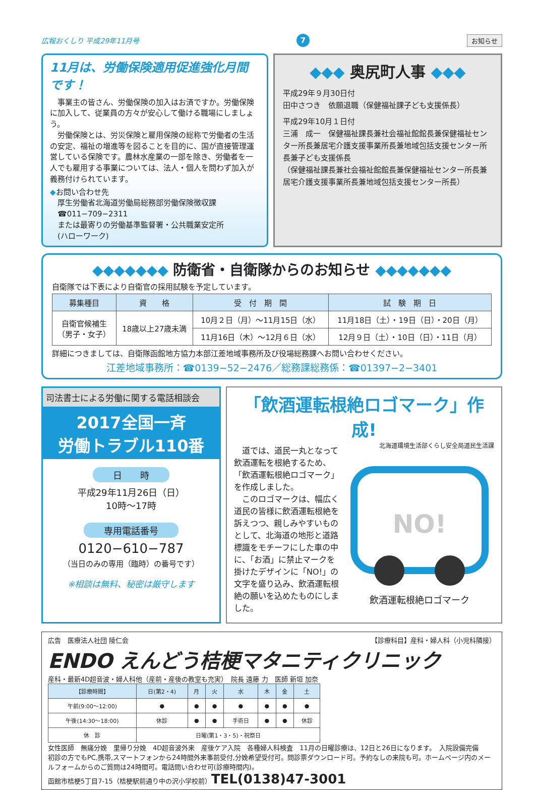広報おくしり 平成29年11月号 7 お知らせ
11月は、労働保険適用促進強化月間です！
　事業主の皆さん、労働保険の加入はお済ですか。労働保険に加入して、従業員の方々が安心して働ける職場にしましょう。
　労働保険とは、労災保険と雇用保険の総称で労働者の生活の安定、福祉の増進等を図ることを目的に、国が直接管理運営している保険です。農林水産業の一部を除き、労働者を一人でも雇用する事業については、法人・個人を問わず加入が義務付けられています。
◆お問い合わせ先
　厚生労働省北海道労働局総務部労働保険徴収課
　☎011−709−2311
　または最寄りの労働基準監督署・公共職業安定所
　(ハローワーク)
◆◆◆ 奥尻町人事 ◆◆◆
平成29年９月30日付
田中さつき　依願退職（保健福祉課子ども支援係長）
平成29年10月１日付
三浦　成一　保健福祉課長兼社会福祉館館長兼保健福祉センター所長兼居宅介護支援事業所長兼地域包括支援センター所長兼子ども支援係長
（保健福祉課長兼社会福祉館館長兼保健福祉センター所長兼居宅介護支援事業所長兼地域包括支援センター所長）
◆◆◆◆◆◆◆ 防衛省・自衛隊からのお知らせ ◆◆◆◆◆◆◆
自衛隊では下表により自衛官の採用試験を予定しています。
| 募集種目 | 資 格 | 受 付 期 間 | 試 験 期 日 |
| --- | --- | --- | --- |
| 自衛官候補生 （男子・女子） | 18歳以上27歳未満 | 10月２日（月）〜11月15日（水） | 11月18日（土）・19日（日）・20日（月） |
| | | 11月16日（木）〜12月６日（水） | 12月９日（土）・10日（日）・11日（月） |
詳細につきましては、自衛隊函館地方協力本部江差地域事務所及び役場総務課へお問い合わせください。
江差地域事務所：☎0139−52−2476／総務課総務係：☎01397−2−3401
司法書士による労働に関する電話相談会
2017全国一斉
労働トラブル110番
日　　時
平成29年11月26日（日）
10時〜17時
専用電話番号
0120−610−787
（当日のみの専用（臨時）の番号です）
※相談は無料、秘密は厳守します
「飲酒運転根絶ロゴマーク」作成!
　道では、道民一丸となって飲酒運転を根絶するため、「飲酒運転根絶ロゴマーク」を作成しました。
　このロゴマークは、幅広く道民の皆様に飲酒運転根絶を訴えつつ、親しみやすいものとして、北海道の地形と道路標識をモチーフにした車の中に、「お酒」に禁止マークを掛けたデザインに「NO!」の文字を盛り込み、飲酒運転根絶の願いを込めたものにしました。
北海道環境生活部くらし安全局道民生活課
NO!
飲酒運転根絶ロゴマーク
広告　医療法人社団 陵仁会 【診療科目】産科・婦人科（小児科隣接）
ENDO えんどう桔梗マタニティクリニック
産科・最新4D超音波・婦人科他（産前・産後の教室も充実）　院長 遠藤 力　医師 新垣 加奈
| 【診療時間】 | 日(第2・4) | 月 | 火 | 水 | 木 | 金 | 土 |
| --- | --- | --- | --- | --- | --- | --- | --- |
| 午前(9:00〜12:00) | ● | ● | ● | ● | ● | ● | ● |
| 午後(14:30〜18:00) | 休診 | ● | ● | 手術日 | ● | ● | 休診 |
| 休 診 | 日曜(第1・3・5)・祝祭日 | | | | | | |
女性医師　無痛分娩　里帰り分娩　4D超音波外来　産後ケア入院　各種婦人科検査　11月の日曜診療は、12日と26日になります。　入院設備完備
初診の方でもPC,携帯,スマートフォンから24時間外来事前受付,分娩希望受付可。問診票ダウンロード可。予約なしの来院も可。ホームページ内のメールフォームからのご質問は24時間可。電話問い合わせ可(診療時間内)。
函館市桔梗5丁目7-15（桔梗駅前通り中の沢小学校前）TEL(0138)47-3001